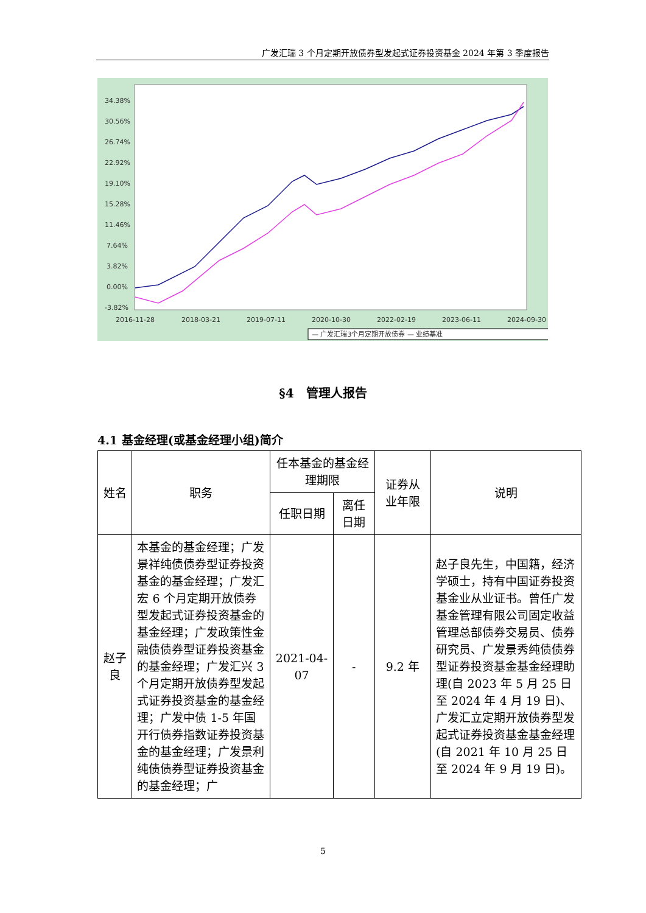广发汇瑞 3 个月定期开放债券型发起式证券投资基金 2024 年第 3 季度报告
34.38%
30.56%
26.74%
22.92%
19.10%
15.28%
11.46%
7.64%
3.82%
0.00%
-3.82%
2016-11-28
2018-03-21
2019-07-11
2020-10-30
2022-02-19
2023-06-11
2024-09-30
— 广发汇瑞3个月定期开放债券 — 业绩基准
§4　管理人报告
4.1 基金经理(或基金经理小组)简介
| 姓名 | 职务 | 任本基金的基金经理期限 | | 证券从业年限 | 说明 |
| --- | --- | --- | --- | --- | --- |
| | | 任职日期 | 离任日期 | | |
| 赵子良 | 本基金的基金经理；广发景祥纯债债券型证券投资基金的基金经理；广发汇宏 6 个月定期开放债券型发起式证券投资基金的基金经理；广发政策性金融债债券型证券投资基金的基金经理；广发汇兴 3 个月定期开放债券型发起式证券投资基金的基金经理；广发中债 1-5 年国开行债券指数证券投资基金的基金经理；广发景利纯债债券型证券投资基金的基金经理；广 | 2021-04-07 | - | 9.2 年 | 赵子良先生，中国籍，经济学硕士，持有中国证券投资基金业从业证书。曾任广发基金管理有限公司固定收益管理总部债券交易员、债券研究员、广发景秀纯债债券型证券投资基金基金经理助理(自 2023 年 5 月 25 日至 2024 年 4 月 19 日)、广发汇立定期开放债券型发起式证券投资基金基金经理(自 2021 年 10 月 25 日至 2024 年 9 月 19 日)。 |
5